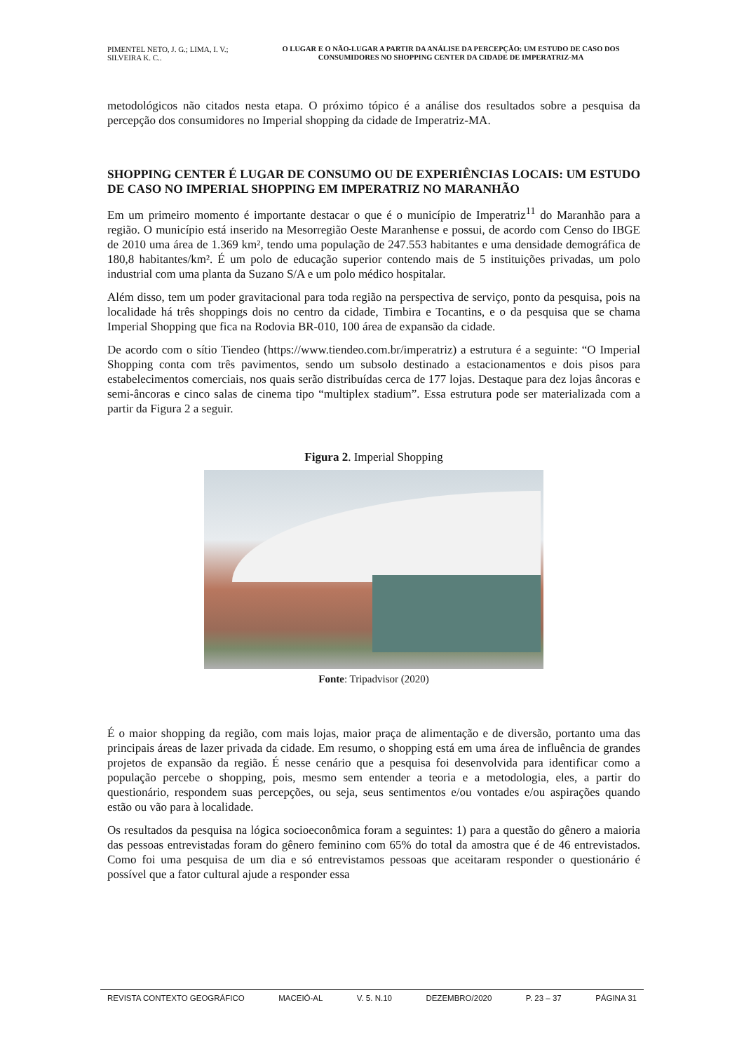PIMENTEL NETO, J. G.; LIMA, I. V.; SILVEIRA K. C..
O LUGAR E O NÃO-LUGAR A PARTIR DA ANÁLISE DA PERCEPÇÃO: UM ESTUDO DE CASO DOS CONSUMIDORES NO SHOPPING CENTER DA CIDADE DE IMPERATRIZ-MA
metodológicos não citados nesta etapa. O próximo tópico é a análise dos resultados sobre a pesquisa da percepção dos consumidores no Imperial shopping da cidade de Imperatriz-MA.
SHOPPING CENTER É LUGAR DE CONSUMO OU DE EXPERIÊNCIAS LOCAIS: UM ESTUDO DE CASO NO IMPERIAL SHOPPING EM IMPERATRIZ NO MARANHÃO
Em um primeiro momento é importante destacar o que é o município de Imperatriz<sup>11</sup> do Maranhão para a região. O município está inserido na Mesorregião Oeste Maranhense e possui, de acordo com Censo do IBGE de 2010 uma área de 1.369 km², tendo uma população de 247.553 habitantes e uma densidade demográfica de 180,8 habitantes/km². É um polo de educação superior contendo mais de 5 instituições privadas, um polo industrial com uma planta da Suzano S/A e um polo médico hospitalar.
Além disso, tem um poder gravitacional para toda região na perspectiva de serviço, ponto da pesquisa, pois na localidade há três shoppings dois no centro da cidade, Timbira e Tocantins, e o da pesquisa que se chama Imperial Shopping que fica na Rodovia BR-010, 100 área de expansão da cidade.
De acordo com o sítio Tiendeo (https://www.tiendeo.com.br/imperatriz) a estrutura é a seguinte: “O Imperial Shopping conta com três pavimentos, sendo um subsolo destinado a estacionamentos e dois pisos para estabelecimentos comerciais, nos quais serão distribuídas cerca de 177 lojas. Destaque para dez lojas âncoras e semi-âncoras e cinco salas de cinema tipo “multiplex stadium”. Essa estrutura pode ser materializada com a partir da Figura 2 a seguir.
Figura 2. Imperial Shopping
Fonte: Tripadvisor (2020)
É o maior shopping da região, com mais lojas, maior praça de alimentação e de diversão, portanto uma das principais áreas de lazer privada da cidade. Em resumo, o shopping está em uma área de influência de grandes projetos de expansão da região. É nesse cenário que a pesquisa foi desenvolvida para identificar como a população percebe o shopping, pois, mesmo sem entender a teoria e a metodologia, eles, a partir do questionário, respondem suas percepções, ou seja, seus sentimentos e/ou vontades e/ou aspirações quando estão ou vão para à localidade.
Os resultados da pesquisa na lógica socioeconômica foram a seguintes: 1) para a questão do gênero a maioria das pessoas entrevistadas foram do gênero feminino com 65% do total da amostra que é de 46 entrevistados. Como foi uma pesquisa de um dia e só entrevistamos pessoas que aceitaram responder o questionário é possível que a fator cultural ajude a responder essa
REVISTA CONTEXTO GEOGRÁFICO MACEIÓ-AL V. 5. N.10 DEZEMBRO/2020 P. 23 – 37 PÁGINA 31